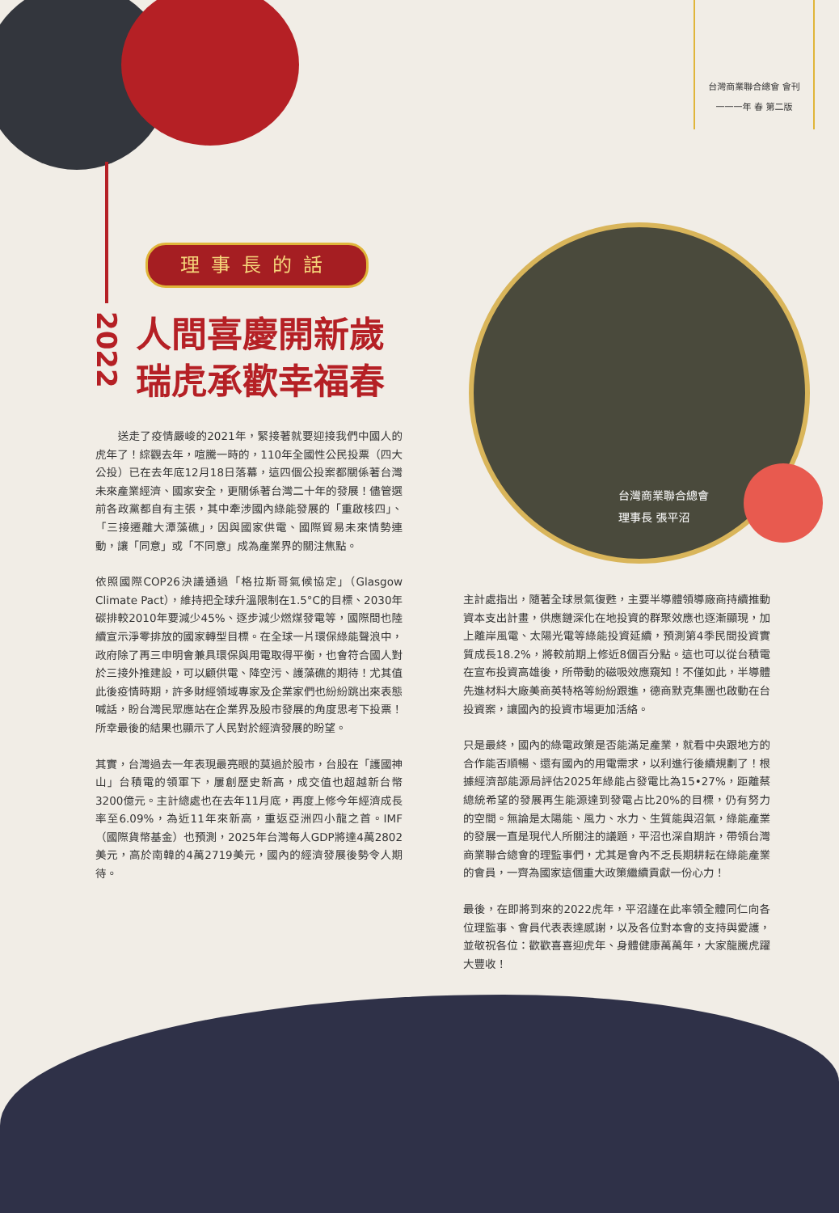台灣商業聯合總會 會刊
一一一年 春 第二版
理事長的話
2022
人間喜慶開新歲
瑞虎承歡幸福春
台灣商業聯合總會
理事長 張平沼
　　送走了疫情嚴峻的2021年，緊接著就要迎接我們中國人的虎年了！綜觀去年，喧騰一時的，110年全國性公民投票（四大公投）已在去年底12月18日落幕，這四個公投案都關係著台灣未來產業經濟、國家安全，更關係著台灣二十年的發展！儘管選前各政黨都自有主張，其中牽涉國內綠能發展的「重啟核四」、「三接遷離大潭藻礁」，因與國家供電、國際貿易未來情勢連動，讓「同意」或「不同意」成為產業界的關注焦點。
依照國際COP26決議通過「格拉斯哥氣候協定」（Glasgow Climate Pact），維持把全球升溫限制在1.5°C的目標、2030年碳排較2010年要減少45%、逐步減少燃煤發電等，國際間也陸續宣示淨零排放的國家轉型目標。在全球一片環保綠能聲浪中，政府除了再三申明會兼具環保與用電取得平衡，也會符合國人對於三接外推建設，可以顧供電、降空污、護藻礁的期待！尤其值此後疫情時期，許多財經領域專家及企業家們也紛紛跳出來表態喊話，盼台灣民眾應站在企業界及股市發展的角度思考下投票！所幸最後的結果也顯示了人民對於經濟發展的盼望。
其實，台灣過去一年表現最亮眼的莫過於股市，台股在「護國神山」台積電的領軍下，屢創歷史新高，成交值也超越新台幣3200億元。主計總處也在去年11月底，再度上修今年經濟成長率至6.09%，為近11年來新高，重返亞洲四小龍之首。IMF（國際貨幣基金）也預測，2025年台灣每人GDP將達4萬2802美元，高於南韓的4萬2719美元，國內的經濟發展後勢令人期待。
主計處指出，隨著全球景氣復甦，主要半導體領導廠商持續推動資本支出計畫，供應鏈深化在地投資的群聚效應也逐漸顯現，加上離岸風電、太陽光電等綠能投資延續，預測第4季民間投資實質成長18.2%，將較前期上修近8個百分點。這也可以從台積電在宣布投資高雄後，所帶動的磁吸效應窺知！不僅如此，半導體先進材料大廠美商英特格等紛紛跟進，德商默克集團也啟動在台投資案，讓國內的投資市場更加活絡。
只是最終，國內的綠電政策是否能滿足產業，就看中央跟地方的合作能否順暢、還有國內的用電需求，以利進行後續規劃了！根據經濟部能源局評估2025年綠能占發電比為15•27%，距離蔡總統希望的發展再生能源達到發電占比20%的目標，仍有努力的空間。無論是太陽能、風力、水力、生質能與沼氣，綠能產業的發展一直是現代人所關注的議題，平沼也深自期許，帶領台灣商業聯合總會的理監事們，尤其是會內不乏長期耕耘在綠能產業的會員，一齊為國家這個重大政策繼續貢獻一份心力！
最後，在即將到來的2022虎年，平沼謹在此率領全體同仁向各位理監事、會員代表表達感謝，以及各位對本會的支持與愛護，並敬祝各位：歡歡喜喜迎虎年、身體健康萬萬年，大家龍騰虎躍大豐收！